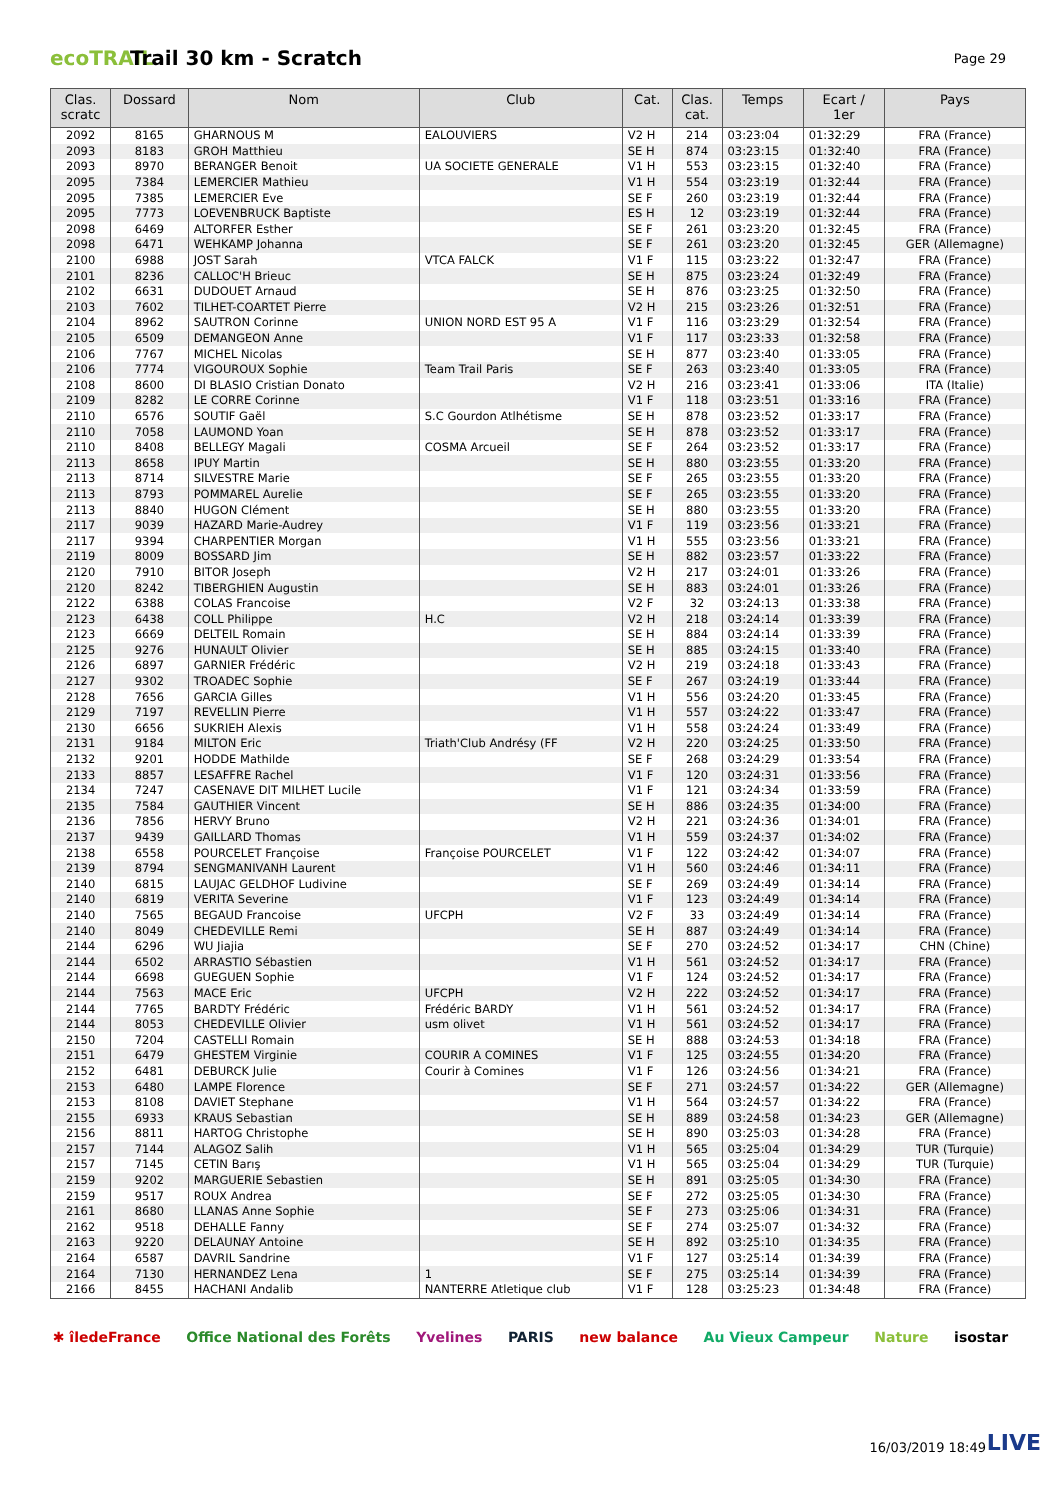ecoTRAIL
Trail 30 km - Scratch
Page 29
| Clas. scratc | Dossard | Nom | Club | Cat. | Clas. cat. | Temps | Ecart / 1er | Pays |
| --- | --- | --- | --- | --- | --- | --- | --- | --- |
| 2092 | 8165 | GHARNOUS M | EALOUVIERS | V2 H | 214 | 03:23:04 | 01:32:29 | FRA (France) |
| 2093 | 8183 | GROH Matthieu | | SE H | 874 | 03:23:15 | 01:32:40 | FRA (France) |
| 2093 | 8970 | BERANGER Benoit | UA SOCIETE GENERALE | V1 H | 553 | 03:23:15 | 01:32:40 | FRA (France) |
| 2095 | 7384 | LEMERCIER Mathieu | | V1 H | 554 | 03:23:19 | 01:32:44 | FRA (France) |
| 2095 | 7385 | LEMERCIER Eve | | SE F | 260 | 03:23:19 | 01:32:44 | FRA (France) |
| 2095 | 7773 | LOEVENBRUCK Baptiste | | ES H | 12 | 03:23:19 | 01:32:44 | FRA (France) |
| 2098 | 6469 | ALTORFER Esther | | SE F | 261 | 03:23:20 | 01:32:45 | FRA (France) |
| 2098 | 6471 | WEHKAMP Johanna | | SE F | 261 | 03:23:20 | 01:32:45 | GER (Allemagne) |
| 2100 | 6988 | JOST Sarah | VTCA FALCK | V1 F | 115 | 03:23:22 | 01:32:47 | FRA (France) |
| 2101 | 8236 | CALLOC'H Brieuc | | SE H | 875 | 03:23:24 | 01:32:49 | FRA (France) |
| 2102 | 6631 | DUDOUET Arnaud | | SE H | 876 | 03:23:25 | 01:32:50 | FRA (France) |
| 2103 | 7602 | TILHET-COARTET Pierre | | V2 H | 215 | 03:23:26 | 01:32:51 | FRA (France) |
| 2104 | 8962 | SAUTRON Corinne | UNION NORD EST 95 A | V1 F | 116 | 03:23:29 | 01:32:54 | FRA (France) |
| 2105 | 6509 | DEMANGEON Anne | | V1 F | 117 | 03:23:33 | 01:32:58 | FRA (France) |
| 2106 | 7767 | MICHEL Nicolas | | SE H | 877 | 03:23:40 | 01:33:05 | FRA (France) |
| 2106 | 7774 | VIGOUROUX Sophie | Team Trail Paris | SE F | 263 | 03:23:40 | 01:33:05 | FRA (France) |
| 2108 | 8600 | DI BLASIO Cristian Donato | | V2 H | 216 | 03:23:41 | 01:33:06 | ITA (Italie) |
| 2109 | 8282 | LE CORRE Corinne | | V1 F | 118 | 03:23:51 | 01:33:16 | FRA (France) |
| 2110 | 6576 | SOUTIF Gaël | S.C Gourdon Atlhétisme | SE H | 878 | 03:23:52 | 01:33:17 | FRA (France) |
| 2110 | 7058 | LAUMOND Yoan | | SE H | 878 | 03:23:52 | 01:33:17 | FRA (France) |
| 2110 | 8408 | BELLEGY Magali | COSMA Arcueil | SE F | 264 | 03:23:52 | 01:33:17 | FRA (France) |
| 2113 | 8658 | IPUY Martin | | SE H | 880 | 03:23:55 | 01:33:20 | FRA (France) |
| 2113 | 8714 | SILVESTRE Marie | | SE F | 265 | 03:23:55 | 01:33:20 | FRA (France) |
| 2113 | 8793 | POMMAREL Aurelie | | SE F | 265 | 03:23:55 | 01:33:20 | FRA (France) |
| 2113 | 8840 | HUGON Clément | | SE H | 880 | 03:23:55 | 01:33:20 | FRA (France) |
| 2117 | 9039 | HAZARD Marie-Audrey | | V1 F | 119 | 03:23:56 | 01:33:21 | FRA (France) |
| 2117 | 9394 | CHARPENTIER Morgan | | V1 H | 555 | 03:23:56 | 01:33:21 | FRA (France) |
| 2119 | 8009 | BOSSARD Jim | | SE H | 882 | 03:23:57 | 01:33:22 | FRA (France) |
| 2120 | 7910 | BITOR Joseph | | V2 H | 217 | 03:24:01 | 01:33:26 | FRA (France) |
| 2120 | 8242 | TIBERGHIEN Augustin | | SE H | 883 | 03:24:01 | 01:33:26 | FRA (France) |
| 2122 | 6388 | COLAS Francoise | | V2 F | 32 | 03:24:13 | 01:33:38 | FRA (France) |
| 2123 | 6438 | COLL Philippe | H.C | V2 H | 218 | 03:24:14 | 01:33:39 | FRA (France) |
| 2123 | 6669 | DELTEIL Romain | | SE H | 884 | 03:24:14 | 01:33:39 | FRA (France) |
| 2125 | 9276 | HUNAULT Olivier | | SE H | 885 | 03:24:15 | 01:33:40 | FRA (France) |
| 2126 | 6897 | GARNIER Frédéric | | V2 H | 219 | 03:24:18 | 01:33:43 | FRA (France) |
| 2127 | 9302 | TROADEC Sophie | | SE F | 267 | 03:24:19 | 01:33:44 | FRA (France) |
| 2128 | 7656 | GARCIA Gilles | | V1 H | 556 | 03:24:20 | 01:33:45 | FRA (France) |
| 2129 | 7197 | REVELLIN Pierre | | V1 H | 557 | 03:24:22 | 01:33:47 | FRA (France) |
| 2130 | 6656 | SUKRIEH Alexis | | V1 H | 558 | 03:24:24 | 01:33:49 | FRA (France) |
| 2131 | 9184 | MILTON Eric | Triath'Club Andrésy (FF | V2 H | 220 | 03:24:25 | 01:33:50 | FRA (France) |
| 2132 | 9201 | HODDE Mathilde | | SE F | 268 | 03:24:29 | 01:33:54 | FRA (France) |
| 2133 | 8857 | LESAFFRE Rachel | | V1 F | 120 | 03:24:31 | 01:33:56 | FRA (France) |
| 2134 | 7247 | CASENAVE DIT MILHET Lucile | | V1 F | 121 | 03:24:34 | 01:33:59 | FRA (France) |
| 2135 | 7584 | GAUTHIER Vincent | | SE H | 886 | 03:24:35 | 01:34:00 | FRA (France) |
| 2136 | 7856 | HERVY Bruno | | V2 H | 221 | 03:24:36 | 01:34:01 | FRA (France) |
| 2137 | 9439 | GAILLARD Thomas | | V1 H | 559 | 03:24:37 | 01:34:02 | FRA (France) |
| 2138 | 6558 | POURCELET Françoise | Françoise POURCELET | V1 F | 122 | 03:24:42 | 01:34:07 | FRA (France) |
| 2139 | 8794 | SENGMANIVANH Laurent | | V1 H | 560 | 03:24:46 | 01:34:11 | FRA (France) |
| 2140 | 6815 | LAUJAC GELDHOF Ludivine | | SE F | 269 | 03:24:49 | 01:34:14 | FRA (France) |
| 2140 | 6819 | VERITA Severine | | V1 F | 123 | 03:24:49 | 01:34:14 | FRA (France) |
| 2140 | 7565 | BEGAUD Francoise | UFCPH | V2 F | 33 | 03:24:49 | 01:34:14 | FRA (France) |
| 2140 | 8049 | CHEDEVILLE Remi | | SE H | 887 | 03:24:49 | 01:34:14 | FRA (France) |
| 2144 | 6296 | WU Jiajia | | SE F | 270 | 03:24:52 | 01:34:17 | CHN (Chine) |
| 2144 | 6502 | ARRASTIO Sébastien | | V1 H | 561 | 03:24:52 | 01:34:17 | FRA (France) |
| 2144 | 6698 | GUEGUEN Sophie | | V1 F | 124 | 03:24:52 | 01:34:17 | FRA (France) |
| 2144 | 7563 | MACE Eric | UFCPH | V2 H | 222 | 03:24:52 | 01:34:17 | FRA (France) |
| 2144 | 7765 | BARDTY Frédéric | Frédéric BARDY | V1 H | 561 | 03:24:52 | 01:34:17 | FRA (France) |
| 2144 | 8053 | CHEDEVILLE Olivier | usm olivet | V1 H | 561 | 03:24:52 | 01:34:17 | FRA (France) |
| 2150 | 7204 | CASTELLI Romain | | SE H | 888 | 03:24:53 | 01:34:18 | FRA (France) |
| 2151 | 6479 | GHESTEM Virginie | COURIR A COMINES | V1 F | 125 | 03:24:55 | 01:34:20 | FRA (France) |
| 2152 | 6481 | DEBURCK Julie | Courir à Comines | V1 F | 126 | 03:24:56 | 01:34:21 | FRA (France) |
| 2153 | 6480 | LAMPE Florence | | SE F | 271 | 03:24:57 | 01:34:22 | GER (Allemagne) |
| 2153 | 8108 | DAVIET Stephane | | V1 H | 564 | 03:24:57 | 01:34:22 | FRA (France) |
| 2155 | 6933 | KRAUS Sebastian | | SE H | 889 | 03:24:58 | 01:34:23 | GER (Allemagne) |
| 2156 | 8811 | HARTOG Christophe | | SE H | 890 | 03:25:03 | 01:34:28 | FRA (France) |
| 2157 | 7144 | ALAGOZ Salih | | V1 H | 565 | 03:25:04 | 01:34:29 | TUR (Turquie) |
| 2157 | 7145 | CETIN Barış | | V1 H | 565 | 03:25:04 | 01:34:29 | TUR (Turquie) |
| 2159 | 9202 | MARGUERIE Sebastien | | SE H | 891 | 03:25:05 | 01:34:30 | FRA (France) |
| 2159 | 9517 | ROUX Andrea | | SE F | 272 | 03:25:05 | 01:34:30 | FRA (France) |
| 2161 | 8680 | LLANAS Anne Sophie | | SE F | 273 | 03:25:06 | 01:34:31 | FRA (France) |
| 2162 | 9518 | DEHALLE Fanny | | SE F | 274 | 03:25:07 | 01:34:32 | FRA (France) |
| 2163 | 9220 | DELAUNAY Antoine | | SE H | 892 | 03:25:10 | 01:34:35 | FRA (France) |
| 2164 | 6587 | DAVRIL Sandrine | | V1 F | 127 | 03:25:14 | 01:34:39 | FRA (France) |
| 2164 | 7130 | HERNANDEZ Lena | 1 | SE F | 275 | 03:25:14 | 01:34:39 | FRA (France) |
| 2166 | 8455 | HACHANI Andalib | NANTERRE Atletique club | V1 F | 128 | 03:25:23 | 01:34:48 | FRA (France) |
✱ îledeFrance Office National des Forêts Yvelines PARIS new balance Au Vieux Campeur Nature isostar
16/03/2019 18:49 LIVE